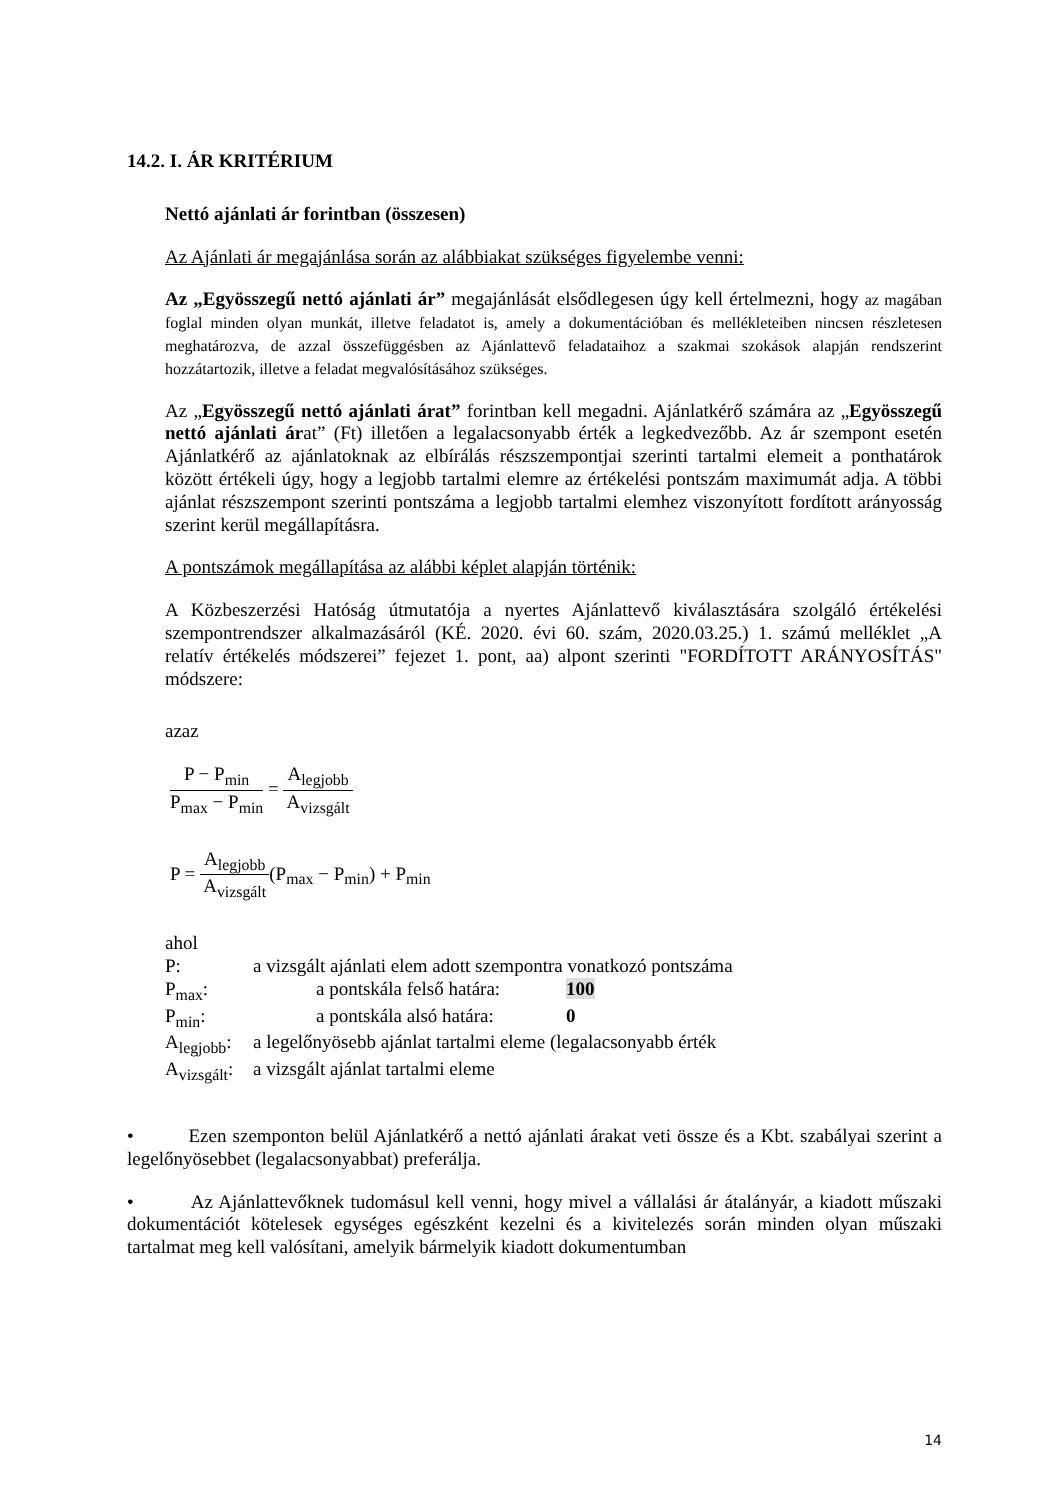14.2. I. ÁR KRITÉRIUM
Nettó ajánlati ár forintban (összesen)
Az Ajánlati ár megajánlása során az alábbiakat szükséges figyelembe venni:
Az „Egyösszegű nettó ajánlati ár” megajánlását elsődlegesen úgy kell értelmezni, hogy az magában foglal minden olyan munkát, illetve feladatot is, amely a dokumentációban és mellékleteiben nincsen részletesen meghatározva, de azzal összefüggésben az Ajánlattevő feladataihoz a szakmai szokások alapján rendszerint hozzátartozik, illetve a feladat megvalósításához szükséges.
Az „Egyösszegű nettó ajánlati árat” forintban kell megadni. Ajánlatkérő számára az „Egyösszegű nettó ajánlati árat” (Ft) illetően a legalacsonyabb érték a legkedvezőbb. Az ár szempont esetén Ajánlatkérő az ajánlatoknak az elbírálás részszempontjai szerinti tartalmi elemeit a ponthatárok között értékeli úgy, hogy a legjobb tartalmi elemre az értékelési pontszám maximumát adja. A többi ajánlat részszempont szerinti pontszáma a legjobb tartalmi elemhez viszonyított fordított arányosság szerint kerül megállapításra.
A pontszámok megállapítása az alábbi képlet alapján történik:
A Közbeszerzési Hatóság útmutatója a nyertes Ajánlattevő kiválasztására szolgáló értékelési szempontrendszer alkalmazásáról (KÉ. 2020. évi 60. szám, 2020.03.25.) 1. számú melléklet „A relatív értékelés módszerei” fejezet 1. pont, aa) alpont szerinti "FORDÍTOTT ARÁNYOSÍTÁS" módszere:
azaz
P − P<sub>min</sub> P<sub>max</sub> − P<sub>min</sub> = A<sub>legjobb</sub> A<sub>vizsgált</sub>
P = A<sub>legjobb</sub> A<sub>vizsgált</sub>(P<sub>max</sub> − P<sub>min</sub>) + P<sub>min</sub>
ahol
| P: | a vizsgált ajánlati elem adott szempontra vonatkozó pontszáma | |
| P<sub>max</sub>: | a pontskála felső határa: | 100 |
| P<sub>min</sub>: | a pontskála alsó határa: | 0 |
| A<sub>legjobb</sub>: | a legelőnyösebb ajánlat tartalmi eleme (legalacsonyabb érték | |
| A<sub>vizsgált</sub>: | a vizsgált ajánlat tartalmi eleme | |
• Ezen szemponton belül Ajánlatkérő a nettó ajánlati árakat veti össze és a Kbt. szabályai szerint a legelőnyösebbet (legalacsonyabbat) preferálja.
• Az Ajánlattevőknek tudomásul kell venni, hogy mivel a vállalási ár átalányár, a kiadott műszaki dokumentációt kötelesek egységes egészként kezelni és a kivitelezés során minden olyan műszaki tartalmat meg kell valósítani, amelyik bármelyik kiadott dokumentumban
14